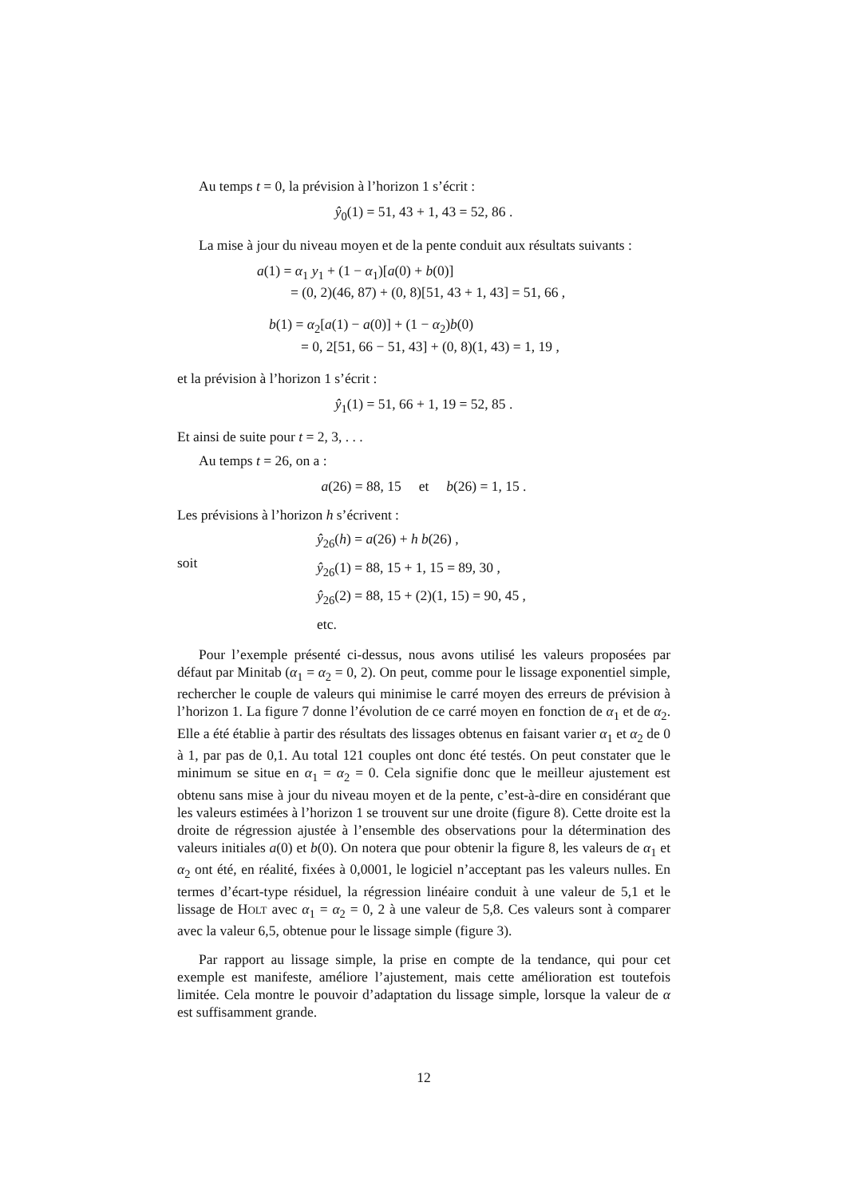Au temps t = 0, la prévision à l’horizon 1 s’écrit :
ŷ<sub>0</sub>(1) = 51, 43 + 1, 43 = 52, 86 .
La mise à jour du niveau moyen et de la pente conduit aux résultats suivants :
a(1) = α<sub>1</sub> y<sub>1</sub> + (1 − α<sub>1</sub>)[a(0) + b(0)]
= (0, 2)(46, 87) + (0, 8)[51, 43 + 1, 43] = 51, 66 ,
b(1) = α<sub>2</sub>[a(1) − a(0)] + (1 − α<sub>2</sub>)b(0)
= 0, 2[51, 66 − 51, 43] + (0, 8)(1, 43) = 1, 19 ,
et la prévision à l’horizon 1 s’écrit :
ŷ<sub>1</sub>(1) = 51, 66 + 1, 19 = 52, 85 .
Et ainsi de suite pour t = 2, 3, . . .
Au temps t = 26, on a :
a(26) = 88, 15 et b(26) = 1, 15 .
Les prévisions à l’horizon h s’écrivent :
soit
ŷ<sub>26</sub>(h) = a(26) + h b(26) ,
ŷ<sub>26</sub>(1) = 88, 15 + 1, 15 = 89, 30 ,
ŷ<sub>26</sub>(2) = 88, 15 + (2)(1, 15) = 90, 45 ,
etc.
Pour l’exemple présenté ci-dessus, nous avons utilisé les valeurs proposées par défaut par Minitab (α<sub>1</sub> = α<sub>2</sub> = 0, 2). On peut, comme pour le lissage exponentiel simple, rechercher le couple de valeurs qui minimise le carré moyen des erreurs de prévision à l’horizon 1. La figure 7 donne l’évolution de ce carré moyen en fonction de α<sub>1</sub> et de α<sub>2</sub>. Elle a été établie à partir des résultats des lissages obtenus en faisant varier α<sub>1</sub> et α<sub>2</sub> de 0 à 1, par pas de 0,1. Au total 121 couples ont donc été testés. On peut constater que le minimum se situe en α<sub>1</sub> = α<sub>2</sub> = 0. Cela signifie donc que le meilleur ajustement est obtenu sans mise à jour du niveau moyen et de la pente, c’est-à-dire en considérant que les valeurs estimées à l’horizon 1 se trouvent sur une droite (figure 8). Cette droite est la droite de régression ajustée à l’ensemble des observations pour la détermination des valeurs initiales a(0) et b(0). On notera que pour obtenir la figure 8, les valeurs de α<sub>1</sub> et α<sub>2</sub> ont été, en réalité, fixées à 0,0001, le logiciel n’acceptant pas les valeurs nulles. En termes d’écart-type résiduel, la régression linéaire conduit à une valeur de 5,1 et le lissage de HOLT avec α<sub>1</sub> = α<sub>2</sub> = 0, 2 à une valeur de 5,8. Ces valeurs sont à comparer avec la valeur 6,5, obtenue pour le lissage simple (figure 3).
Par rapport au lissage simple, la prise en compte de la tendance, qui pour cet exemple est manifeste, améliore l’ajustement, mais cette amélioration est toutefois limitée. Cela montre le pouvoir d’adaptation du lissage simple, lorsque la valeur de α est suffisamment grande.
12